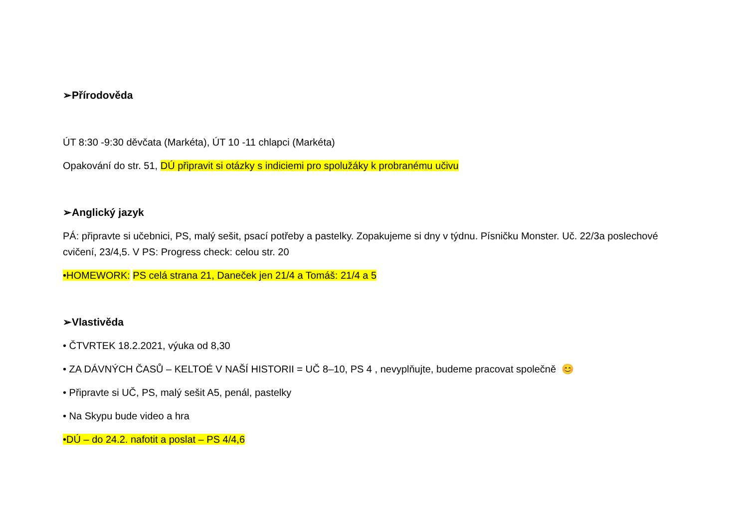➢Přírodověda
ÚT 8:30 -9:30 děvčata (Markéta), ÚT 10 -11 chlapci (Markéta)
Opakování do str. 51, DÚ připravit si otázky s indiciemi pro spolužáky k probranému učivu
➢Anglický jazyk
PÁ: připravte si učebnici, PS, malý sešit, psací potřeby a pastelky. Zopakujeme si dny v týdnu. Písničku Monster. Uč. 22/3a poslechové cvičení, 23/4,5. V PS: Progress check: celou str. 20
•HOMEWORK: PS celá strana 21, Daneček jen 21/4 a Tomáš: 21/4 a 5
➢Vlastivěda
• ČTVRTEK 18.2.2021, výuka od 8,30
• ZA DÁVNÝCH ČASŮ – KELTOÉ V NAŠÍ HISTORII = UČ 8–10, PS 4 , nevyplňujte, budeme pracovat společně 😊
• Připravte si UČ, PS, malý sešit A5, penál, pastelky
• Na Skypu bude video a hra
•DÚ – do 24.2. nafotit a poslat – PS 4/4,6